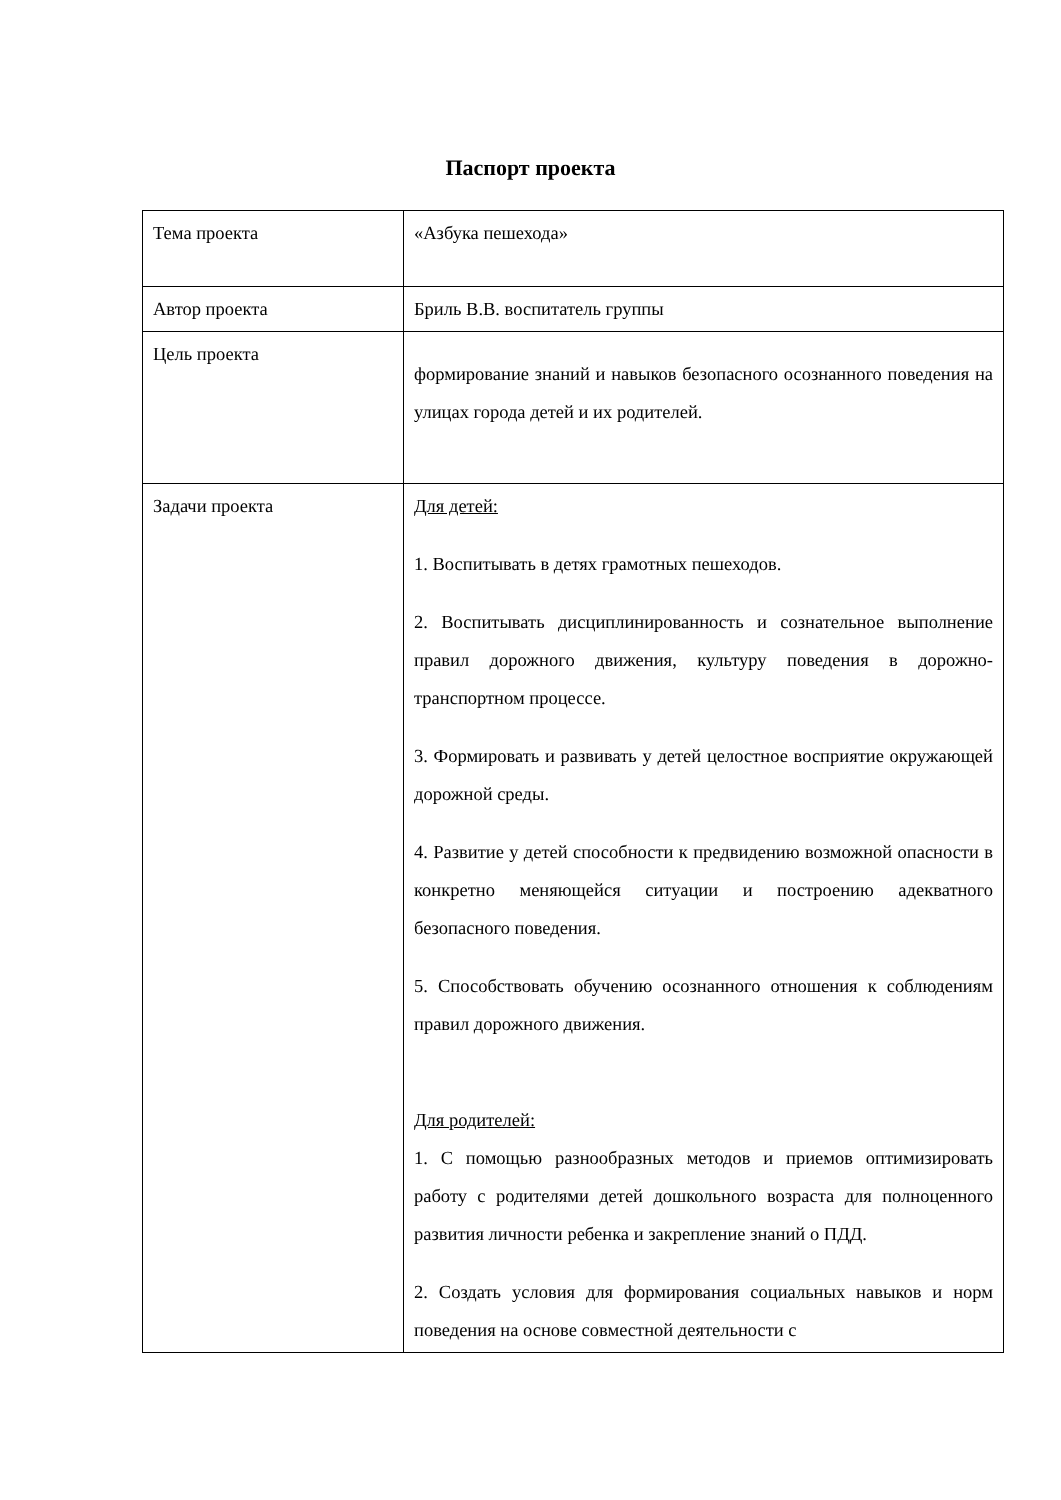Паспорт проекта
| Тема проекта | «Азбука пешехода» |
| Автор проекта | Бриль В.В. воспитатель группы |
| Цель проекта | формирование знаний и навыков безопасного осознанного поведения на улицах города детей и их родителей. |
| Задачи проекта | Для детей: 1. Воспитывать в детях грамотных пешеходов. 2. Воспитывать дисциплинированность и сознательное выполнение правил дорожного движения, культуру поведения в дорожно-транспортном процессе. 3. Формировать и развивать у детей целостное восприятие окружающей дорожной среды. 4. Развитие у детей способности к предвидению возможной опасности в конкретно меняющейся ситуации и построению адекватного безопасного поведения. 5. Способствовать обучению осознанного отношения к соблюдениям правил дорожного движения. Для родителей: 1. С помощью разнообразных методов и приемов оптимизировать работу с родителями детей дошкольного возраста для полноценного развития личности ребенка и закрепление знаний о ПДД. 2. Создать условия для формирования социальных навыков и норм поведения на основе совместной деятельности с |